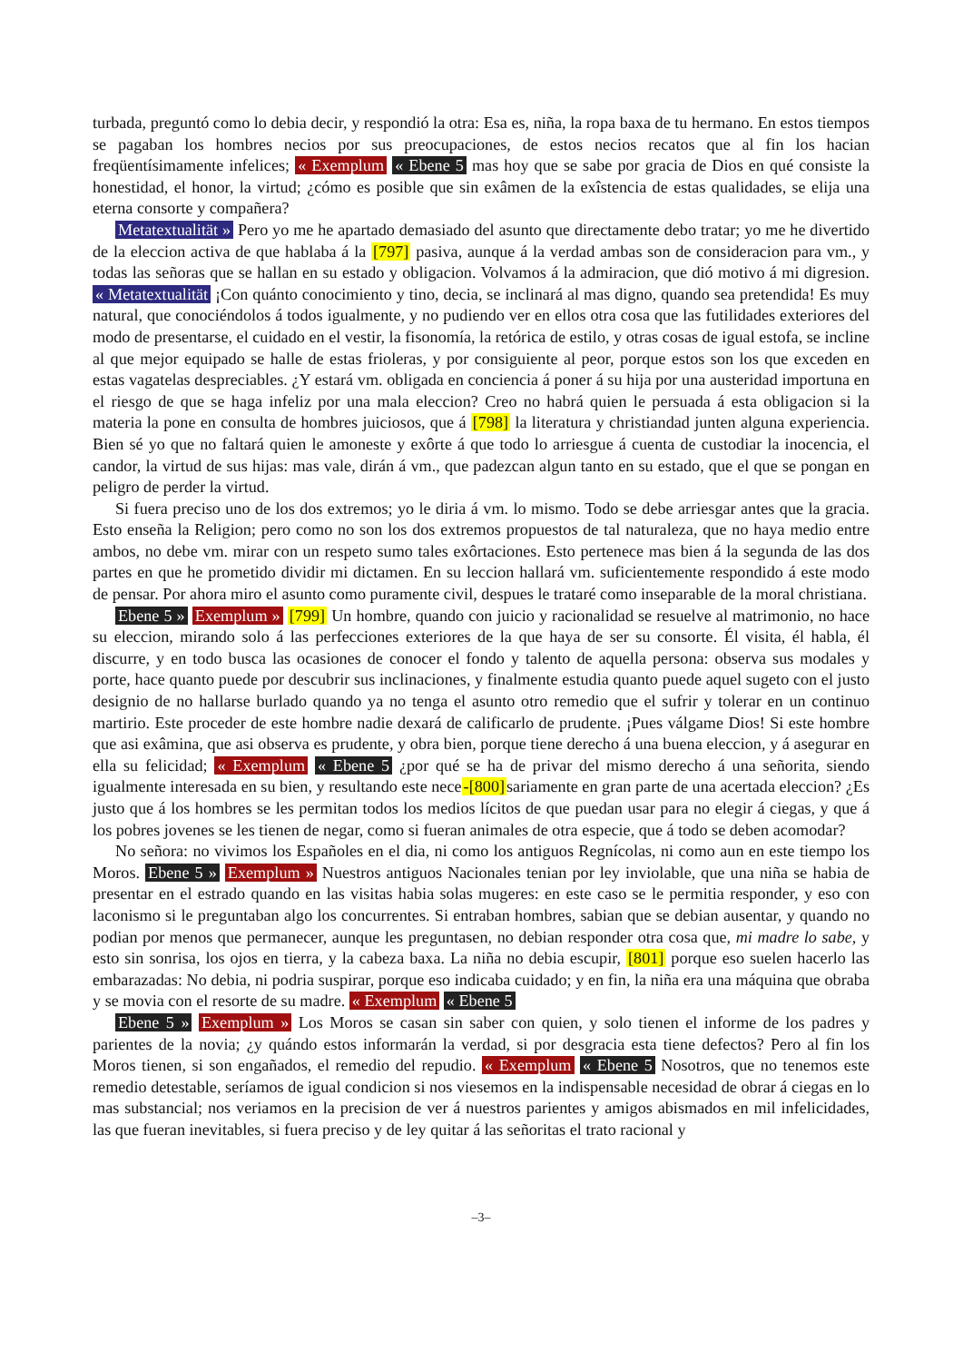turbada, preguntó como lo debia decir, y respondió la otra: Esa es, niña, la ropa baxa de tu hermano. En estos tiempos se pagaban los hombres necios por sus preocupaciones, de estos necios recatos que al fin los hacian freqüentísimamente infelices; « Exemplum « Ebene 5 mas hoy que se sabe por gracia de Dios en qué consiste la honestidad, el honor, la virtud; ¿cómo es posible que sin exâmen de la exîstencia de estas qualidades, se elija una eterna consorte y compañera?
Metatextualität » Pero yo me he apartado demasiado del asunto que directamente debo tratar; yo me he divertido de la eleccion activa de que hablaba á la [797] pasiva, aunque á la verdad ambas son de consideracion para vm., y todas las señoras que se hallan en su estado y obligacion. Volvamos á la admiracion, que dió motivo á mi digresion. « Metatextualität ¡Con quánto conocimiento y tino, decia, se inclinará al mas digno, quando sea pretendida! Es muy natural, que conociéndolos á todos igualmente, y no pudiendo ver en ellos otra cosa que las futilidades exteriores del modo de presentarse, el cuidado en el vestir, la fisonomía, la retórica de estilo, y otras cosas de igual estofa, se incline al que mejor equipado se halle de estas frioleras, y por consiguiente al peor, porque estos son los que exceden en estas vagatelas despreciables. ¿Y estará vm. obligada en conciencia á poner á su hija por una austeridad importuna en el riesgo de que se haga infeliz por una mala eleccion? Creo no habrá quien le persuada á esta obligacion si la materia la pone en consulta de hombres juiciosos, que á [798] la literatura y christiandad junten alguna experiencia. Bien sé yo que no faltará quien le amoneste y exôrte á que todo lo arriesgue á cuenta de custodiar la inocencia, el candor, la virtud de sus hijas: mas vale, dirán á vm., que padezcan algun tanto en su estado, que el que se pongan en peligro de perder la virtud.
Si fuera preciso uno de los dos extremos; yo le diria á vm. lo mismo. Todo se debe arriesgar antes que la gracia. Esto enseña la Religion; pero como no son los dos extremos propuestos de tal naturaleza, que no haya medio entre ambos, no debe vm. mirar con un respeto sumo tales exôrtaciones. Esto pertenece mas bien á la segunda de las dos partes en que he prometido dividir mi dictamen. En su leccion hallará vm. suficientemente respondido á este modo de pensar. Por ahora miro el asunto como puramente civil, despues le trataré como inseparable de la moral christiana.
Ebene 5 » Exemplum » [799] Un hombre, quando con juicio y racionalidad se resuelve al matrimonio, no hace su eleccion, mirando solo á las perfecciones exteriores de la que haya de ser su consorte. Él visita, él habla, él discurre, y en todo busca las ocasiones de conocer el fondo y talento de aquella persona: observa sus modales y porte, hace quanto puede por descubrir sus inclinaciones, y finalmente estudia quanto puede aquel sugeto con el justo designio de no hallarse burlado quando ya no tenga el asunto otro remedio que el sufrir y tolerar en un continuo martirio. Este proceder de este hombre nadie dexará de calificarlo de prudente. ¡Pues válgame Dios! Si este hombre que asi exâmina, que asi observa es prudente, y obra bien, porque tiene derecho á una buena eleccion, y á asegurar en ella su felicidad; « Exemplum « Ebene 5 ¿por qué se ha de privar del mismo derecho á una señorita, siendo igualmente interesada en su bien, y resultando este nece-[800] sariamente en gran parte de una acertada eleccion? ¿Es justo que á los hombres se les permitan todos los medios lícitos de que puedan usar para no elegir á ciegas, y que á los pobres jovenes se les tienen de negar, como si fueran animales de otra especie, que á todo se deben acomodar?
No señora: no vivimos los Españoles en el dia, ni como los antiguos Regnícolas, ni como aun en este tiempo los Moros. Ebene 5 » Exemplum » Nuestros antiguos Nacionales tenian por ley inviolable, que una niña se habia de presentar en el estrado quando en las visitas habia solas mugeres: en este caso se le permitia responder, y eso con laconismo si le preguntaban algo los concurrentes. Si entraban hombres, sabian que se debian ausentar, y quando no podian por menos que permanecer, aunque les preguntasen, no debian responder otra cosa que, mi madre lo sabe, y esto sin sonrisa, los ojos en tierra, y la cabeza baxa. La niña no debia escupir, [801] porque eso suelen hacerlo las embarazadas: No debia, ni podria suspirar, porque eso indicaba cuidado; y en fin, la niña era una máquina que obraba y se movia con el resorte de su madre. « Exemplum « Ebene 5
Ebene 5 » Exemplum » Los Moros se casan sin saber con quien, y solo tienen el informe de los padres y parientes de la novia; ¿y quándo estos informarán la verdad, si por desgracia esta tiene defectos? Pero al fin los Moros tienen, si son engañados, el remedio del repudio. « Exemplum « Ebene 5 Nosotros, que no tenemos este remedio detestable, seríamos de igual condicion si nos viesemos en la indispensable necesidad de obrar á ciegas en lo mas substancial; nos veriamos en la precision de ver á nuestros parientes y amigos abismados en mil infelicidades, las que fueran inevitables, si fuera preciso y de ley quitar á las señoritas el trato racional y
–3–